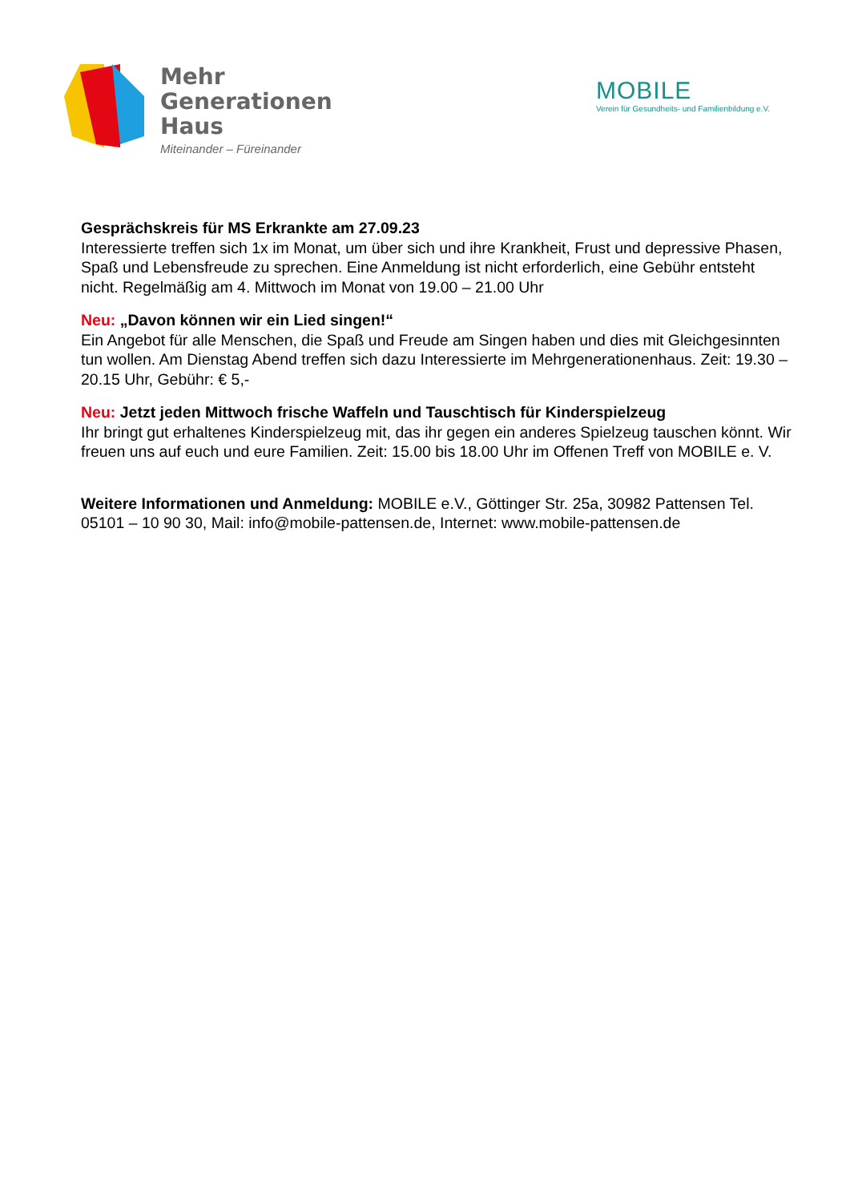Mehr
Generationen
Haus
Miteinander – Füreinander
MOBILE
Verein für Gesundheits- und Familienbildung e.V.
Gesprächskreis für MS Erkrankte am 27.09.23
Interessierte treffen sich 1x im Monat, um über sich und ihre Krankheit, Frust und depressive Phasen, Spaß und Lebensfreude zu sprechen. Eine Anmeldung ist nicht erforderlich, eine Gebühr entsteht nicht. Regelmäßig am 4. Mittwoch im Monat von 19.00 – 21.00 Uhr
Neu: „Davon können wir ein Lied singen!“
Ein Angebot für alle Menschen, die Spaß und Freude am Singen haben und dies mit Gleichgesinnten tun wollen. Am Dienstag Abend treffen sich dazu Interessierte im Mehrgenerationenhaus. Zeit: 19.30 – 20.15 Uhr, Gebühr: € 5,-
Neu: Jetzt jeden Mittwoch frische Waffeln und Tauschtisch für Kinderspielzeug
Ihr bringt gut erhaltenes Kinderspielzeug mit, das ihr gegen ein anderes Spielzeug tauschen könnt. Wir freuen uns auf euch und eure Familien. Zeit: 15.00 bis 18.00 Uhr im Offenen Treff von MOBILE e. V.
Weitere Informationen und Anmeldung: MOBILE e.V., Göttinger Str. 25a, 30982 Pattensen Tel. 05101 – 10 90 30, Mail: info@mobile-pattensen.de, Internet: www.mobile-pattensen.de